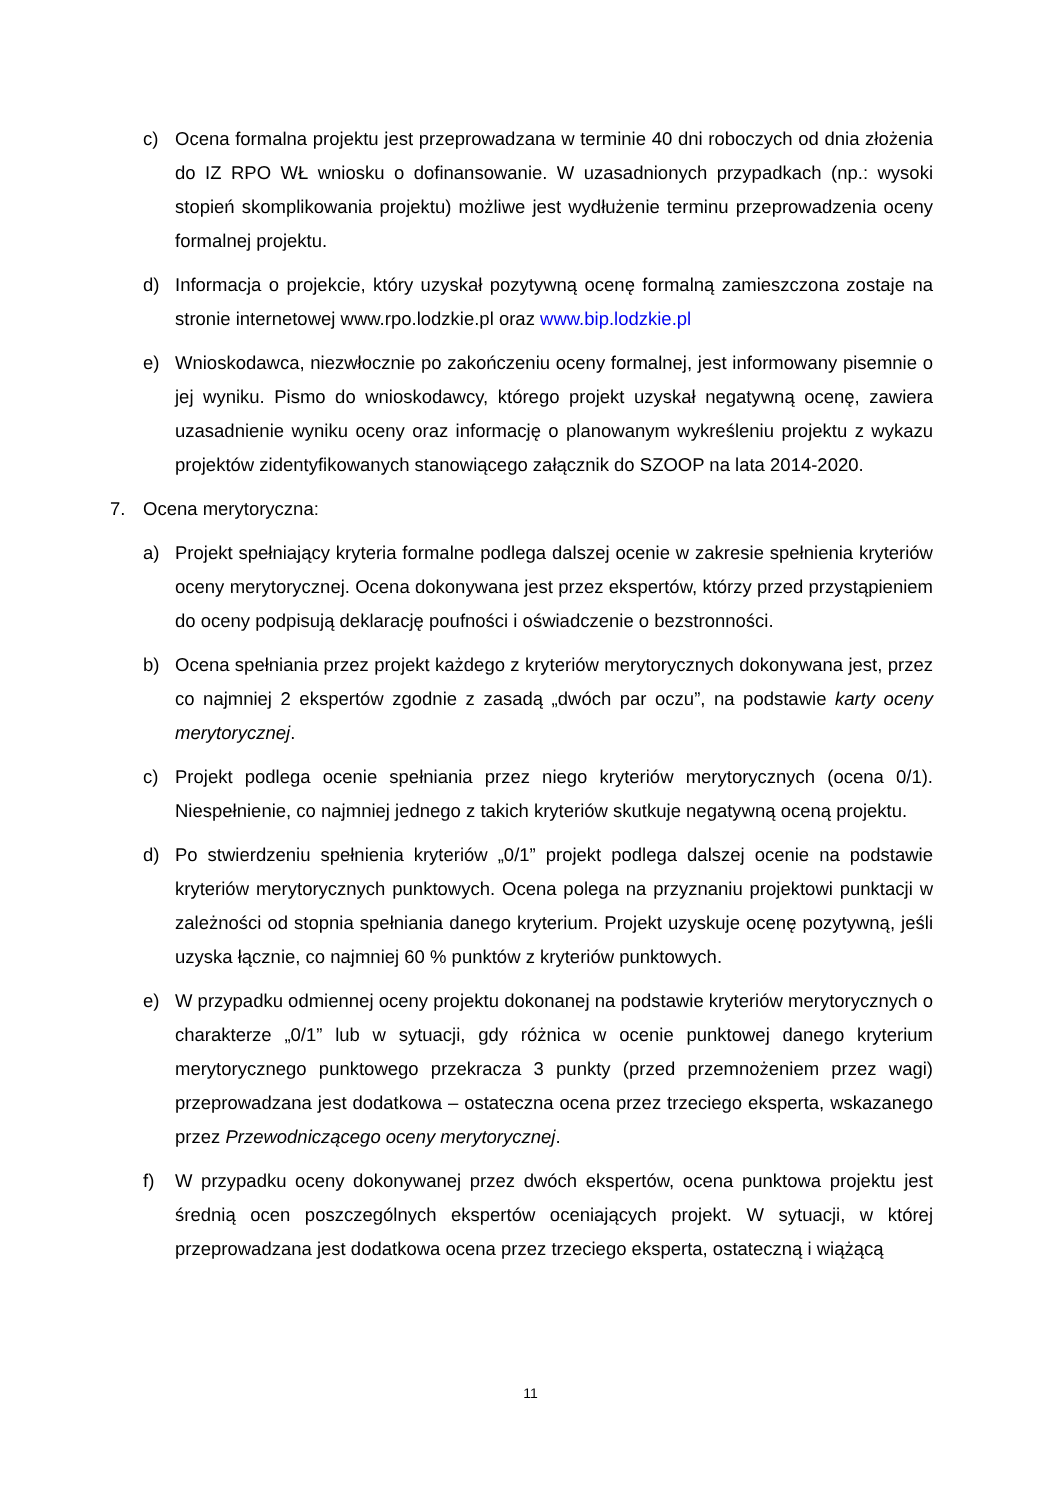c) Ocena formalna projektu jest przeprowadzana w terminie 40 dni roboczych od dnia złożenia do IZ RPO WŁ wniosku o dofinansowanie. W uzasadnionych przypadkach (np.: wysoki stopień skomplikowania projektu) możliwe jest wydłużenie terminu przeprowadzenia oceny formalnej projektu.
d) Informacja o projekcie, który uzyskał pozytywną ocenę formalną zamieszczona zostaje na stronie internetowej www.rpo.lodzkie.pl oraz www.bip.lodzkie.pl
e) Wnioskodawca, niezwłocznie po zakończeniu oceny formalnej, jest informowany pisemnie o jej wyniku. Pismo do wnioskodawcy, którego projekt uzyskał negatywną ocenę, zawiera uzasadnienie wyniku oceny oraz informację o planowanym wykreśleniu projektu z wykazu projektów zidentyfikowanych stanowiącego załącznik do SZOOP na lata 2014-2020.
7. Ocena merytoryczna:
a) Projekt spełniający kryteria formalne podlega dalszej ocenie w zakresie spełnienia kryteriów oceny merytorycznej. Ocena dokonywana jest przez ekspertów, którzy przed przystąpieniem do oceny podpisują deklarację poufności i oświadczenie o bezstronności.
b) Ocena spełniania przez projekt każdego z kryteriów merytorycznych dokonywana jest, przez co najmniej 2 ekspertów zgodnie z zasadą „dwóch par oczu”, na podstawie karty oceny merytorycznej.
c) Projekt podlega ocenie spełniania przez niego kryteriów merytorycznych (ocena 0/1). Niespełnienie, co najmniej jednego z takich kryteriów skutkuje negatywną oceną projektu.
d) Po stwierdzeniu spełnienia kryteriów „0/1” projekt podlega dalszej ocenie na podstawie kryteriów merytorycznych punktowych. Ocena polega na przyznaniu projektowi punktacji w zależności od stopnia spełniania danego kryterium. Projekt uzyskuje ocenę pozytywną, jeśli uzyska łącznie, co najmniej 60 % punktów z kryteriów punktowych.
e) W przypadku odmiennej oceny projektu dokonanej na podstawie kryteriów merytorycznych o charakterze „0/1” lub w sytuacji, gdy różnica w ocenie punktowej danego kryterium merytorycznego punktowego przekracza 3 punkty (przed przemnożeniem przez wagi) przeprowadzana jest dodatkowa – ostateczna ocena przez trzeciego eksperta, wskazanego przez Przewodniczącego oceny merytorycznej.
f) W przypadku oceny dokonywanej przez dwóch ekspertów, ocena punktowa projektu jest średnią ocen poszczególnych ekspertów oceniających projekt. W sytuacji, w której przeprowadzana jest dodatkowa ocena przez trzeciego eksperta, ostateczną i wiążącą
11